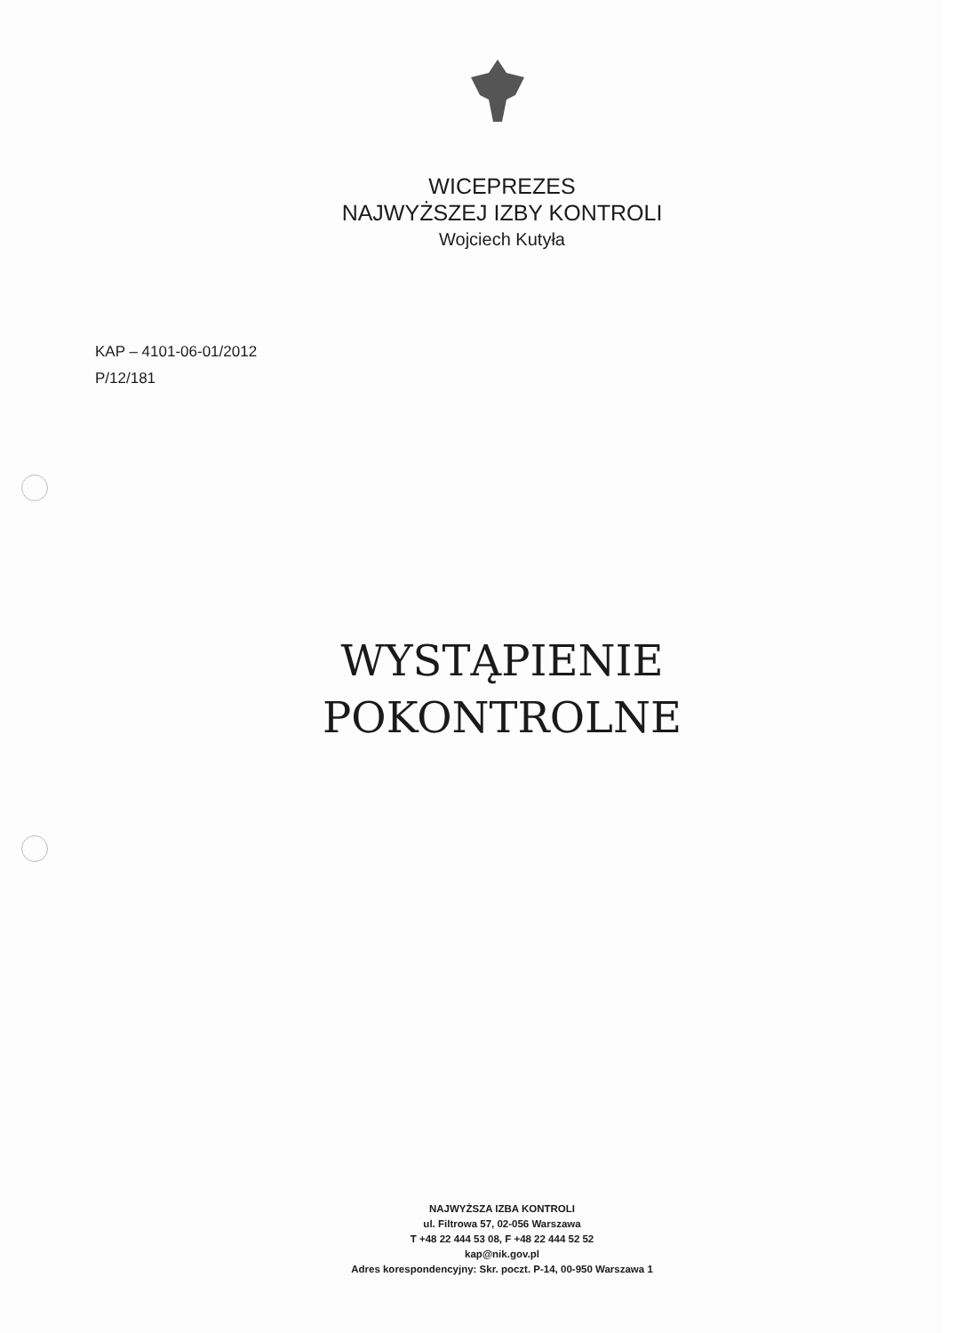WICEPREZES
NAJWYŻSZEJ IZBY KONTROLI
Wojciech Kutyła
KAP – 4101-06-01/2012
P/12/181
WYSTĄPIENIE
POKONTROLNE
NAJWYŻSZA IZBA KONTROLI
ul. Filtrowa 57, 02-056 Warszawa
T +48 22 444 53 08, F +48 22 444 52 52
kap@nik.gov.pl
Adres korespondencyjny: Skr. poczt. P-14, 00-950 Warszawa 1